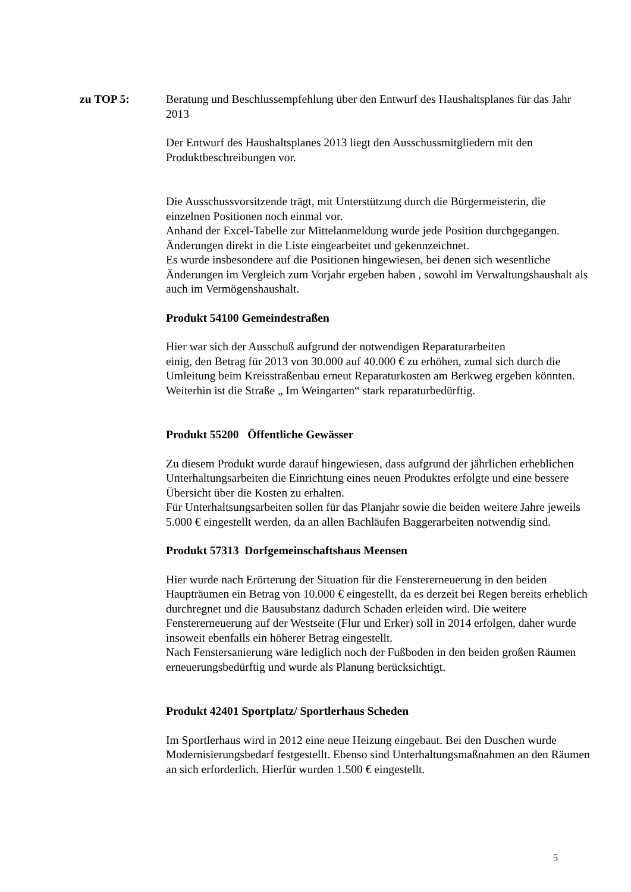zu TOP 5: Beratung und Beschlussempfehlung über den Entwurf des Haushaltsplanes für das Jahr 2013
Der Entwurf des Haushaltsplanes 2013 liegt den Ausschussmitgliedern mit den Produktbeschreibungen vor.
Die Ausschussvorsitzende trägt, mit Unterstützung durch die Bürgermeisterin, die einzelnen Positionen noch einmal vor.
Anhand der Excel-Tabelle zur Mittelanmeldung wurde jede Position durchgegangen. Änderungen direkt in die Liste eingearbeitet und gekennzeichnet.
Es wurde insbesondere auf die Positionen hingewiesen, bei denen sich wesentliche Änderungen im Vergleich zum Vorjahr ergeben haben , sowohl im Verwaltungshaushalt als auch im Vermögenshaushalt.
Produkt 54100 Gemeindestraßen
Hier war sich der Ausschuß aufgrund der notwendigen Reparaturarbeiten
einig, den Betrag für 2013 von 30.000 auf 40.000 € zu erhöhen, zumal sich durch die Umleitung beim Kreisstraßenbau erneut Reparaturkosten am Berkweg ergeben könnten. Weiterhin ist die Straße „ Im Weingarten“ stark reparaturbedürftig.
Produkt 55200 Öffentliche Gewässer
Zu diesem Produkt wurde darauf hingewiesen, dass aufgrund der jährlichen erheblichen Unterhaltungsarbeiten die Einrichtung eines neuen Produktes erfolgte und eine bessere Übersicht über die Kosten zu erhalten.
Für Unterhaltsungsarbeiten sollen für das Planjahr sowie die beiden weitere Jahre jeweils 5.000 € eingestellt werden, da an allen Bachläufen Baggerarbeiten notwendig sind.
Produkt 57313 Dorfgemeinschaftshaus Meensen
Hier wurde nach Erörterung der Situation für die Fenstererneuerung in den beiden Haupträumen ein Betrag von 10.000 € eingestellt, da es derzeit bei Regen bereits erheblich durchregnet und die Bausubstanz dadurch Schaden erleiden wird. Die weitere Fenstererneuerung auf der Westseite (Flur und Erker) soll in 2014 erfolgen, daher wurde insoweit ebenfalls ein höherer Betrag eingestellt.
Nach Fenstersanierung wäre lediglich noch der Fußboden in den beiden großen Räumen erneuerungsbedürftig und wurde als Planung berücksichtigt.
Produkt 42401 Sportplatz/ Sportlerhaus Scheden
Im Sportlerhaus wird in 2012 eine neue Heizung eingebaut. Bei den Duschen wurde Modernisierungsbedarf festgestellt. Ebenso sind Unterhaltungsmaßnahmen an den Räumen an sich erforderlich. Hierfür wurden 1.500 € eingestellt.
5